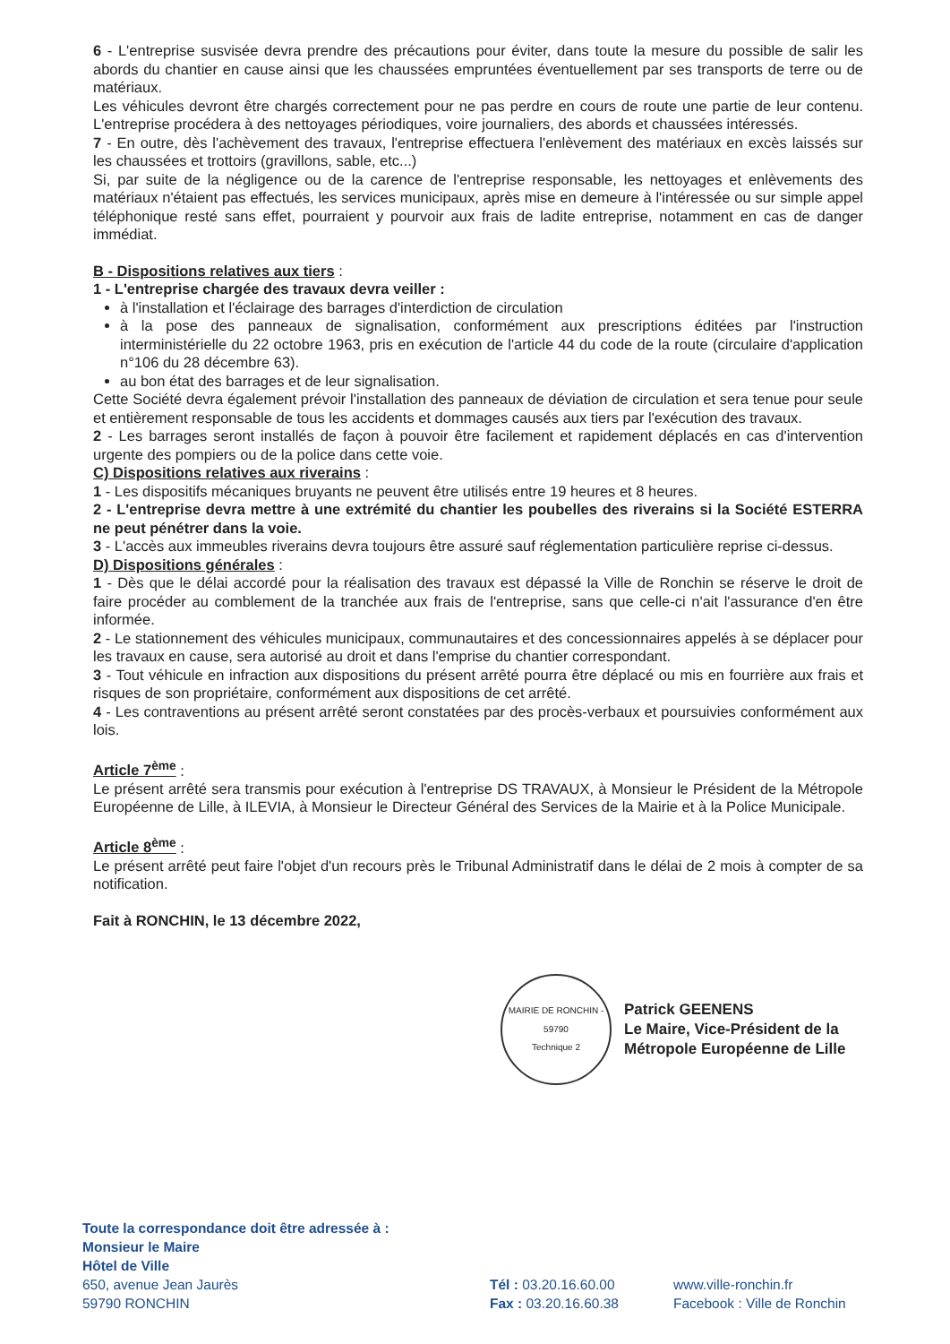6 - L'entreprise susvisée devra prendre des précautions pour éviter, dans toute la mesure du possible de salir les abords du chantier en cause ainsi que les chaussées empruntées éventuellement par ses transports de terre ou de matériaux.
Les véhicules devront être chargés correctement pour ne pas perdre en cours de route une partie de leur contenu. L'entreprise procédera à des nettoyages périodiques, voire journaliers, des abords et chaussées intéressés.
7 - En outre, dès l'achèvement des travaux, l'entreprise effectuera l'enlèvement des matériaux en excès laissés sur les chaussées et trottoirs (gravillons, sable, etc...)
Si, par suite de la négligence ou de la carence de l'entreprise responsable, les nettoyages et enlèvements des matériaux n'étaient pas effectués, les services municipaux, après mise en demeure à l'intéressée ou sur simple appel téléphonique resté sans effet, pourraient y pourvoir aux frais de ladite entreprise, notamment en cas de danger immédiat.
B - Dispositions relatives aux tiers :
1 - L'entreprise chargée des travaux devra veiller :
à l'installation et l'éclairage des barrages d'interdiction de circulation
à la pose des panneaux de signalisation, conformément aux prescriptions éditées par l'instruction interministérielle du 22 octobre 1963, pris en exécution de l'article 44 du code de la route (circulaire d'application n°106 du 28 décembre 63).
au bon état des barrages et de leur signalisation.
Cette Société devra également prévoir l'installation des panneaux de déviation de circulation et sera tenue pour seule et entièrement responsable de tous les accidents et dommages causés aux tiers par l'exécution des travaux.
2 - Les barrages seront installés de façon à pouvoir être facilement et rapidement déplacés en cas d'intervention urgente des pompiers ou de la police dans cette voie.
C) Dispositions relatives aux riverains :
1 - Les dispositifs mécaniques bruyants ne peuvent être utilisés entre 19 heures et 8 heures.
2 - L'entreprise devra mettre à une extrémité du chantier les poubelles des riverains si la Société ESTERRA ne peut pénétrer dans la voie.
3 - L'accès aux immeubles riverains devra toujours être assuré sauf réglementation particulière reprise ci-dessus.
D) Dispositions générales :
1 - Dès que le délai accordé pour la réalisation des travaux est dépassé la Ville de Ronchin se réserve le droit de faire procéder au comblement de la tranchée aux frais de l'entreprise, sans que celle-ci n'ait l'assurance d'en être informée.
2 - Le stationnement des véhicules municipaux, communautaires et des concessionnaires appelés à se déplacer pour les travaux en cause, sera autorisé au droit et dans l'emprise du chantier correspondant.
3 - Tout véhicule en infraction aux dispositions du présent arrêté pourra être déplacé ou mis en fourrière aux frais et risques de son propriétaire, conformément aux dispositions de cet arrêté.
4 - Les contraventions au présent arrêté seront constatées par des procès-verbaux et poursuivies conformément aux lois.
Article 7<sup>ème</sup> :
Le présent arrêté sera transmis pour exécution à l'entreprise DS TRAVAUX, à Monsieur le Président de la Métropole Européenne de Lille, à ILEVIA, à Monsieur le Directeur Général des Services de la Mairie et à la Police Municipale.
Article 8<sup>ème</sup> :
Le présent arrêté peut faire l'objet d'un recours près le Tribunal Administratif dans le délai de 2 mois à compter de sa notification.
Fait à RONCHIN, le 13 décembre 2022,
MAIRIE DE RONCHIN - 59790
Technique 2
Patrick GEENENS
Le Maire, Vice-Président de la
Métropole Européenne de Lille
Toute la correspondance doit être adressée à :
Monsieur le Maire
Hôtel de Ville
650, avenue Jean Jaurès
59790 RONCHIN
Tél : 03.20.16.60.00
Fax : 03.20.16.60.38
www.ville-ronchin.fr
Facebook : Ville de Ronchin